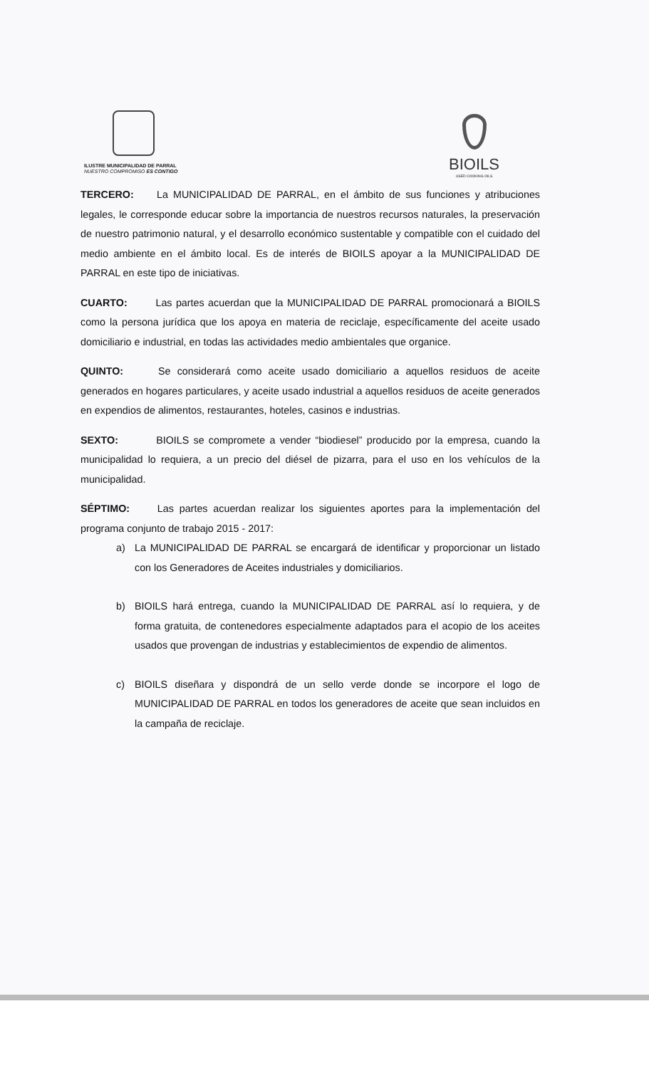ILUSTRE MUNICIPALIDAD DE PARRAL
NUESTRO COMPROMISO ES CONTIGO
BIOILS
USED COOKING OILS
TERCERO: La MUNICIPALIDAD DE PARRAL, en el ámbito de sus funciones y atribuciones legales, le corresponde educar sobre la importancia de nuestros recursos naturales, la preservación de nuestro patrimonio natural, y el desarrollo económico sustentable y compatible con el cuidado del medio ambiente en el ámbito local. Es de interés de BIOILS apoyar a la MUNICIPALIDAD DE PARRAL en este tipo de iniciativas.
CUARTO: Las partes acuerdan que la MUNICIPALIDAD DE PARRAL promocionará a BIOILS como la persona jurídica que los apoya en materia de reciclaje, específicamente del aceite usado domiciliario e industrial, en todas las actividades medio ambientales que organice.
QUINTO: Se considerará como aceite usado domiciliario a aquellos residuos de aceite generados en hogares particulares, y aceite usado industrial a aquellos residuos de aceite generados en expendios de alimentos, restaurantes, hoteles, casinos e industrias.
SEXTO: BIOILS se compromete a vender “biodiesel” producido por la empresa, cuando la municipalidad lo requiera, a un precio del diésel de pizarra, para el uso en los vehículos de la municipalidad.
SÉPTIMO: Las partes acuerdan realizar los siguientes aportes para la implementación del programa conjunto de trabajo 2015 - 2017:
a) La MUNICIPALIDAD DE PARRAL se encargará de identificar y proporcionar un listado con los Generadores de Aceites industriales y domiciliarios.
b) BIOILS hará entrega, cuando la MUNICIPALIDAD DE PARRAL así lo requiera, y de forma gratuita, de contenedores especialmente adaptados para el acopio de los aceites usados que provengan de industrias y establecimientos de expendio de alimentos.
c) BIOILS diseñara y dispondrá de un sello verde donde se incorpore el logo de MUNICIPALIDAD DE PARRAL en todos los generadores de aceite que sean incluidos en la campaña de reciclaje.